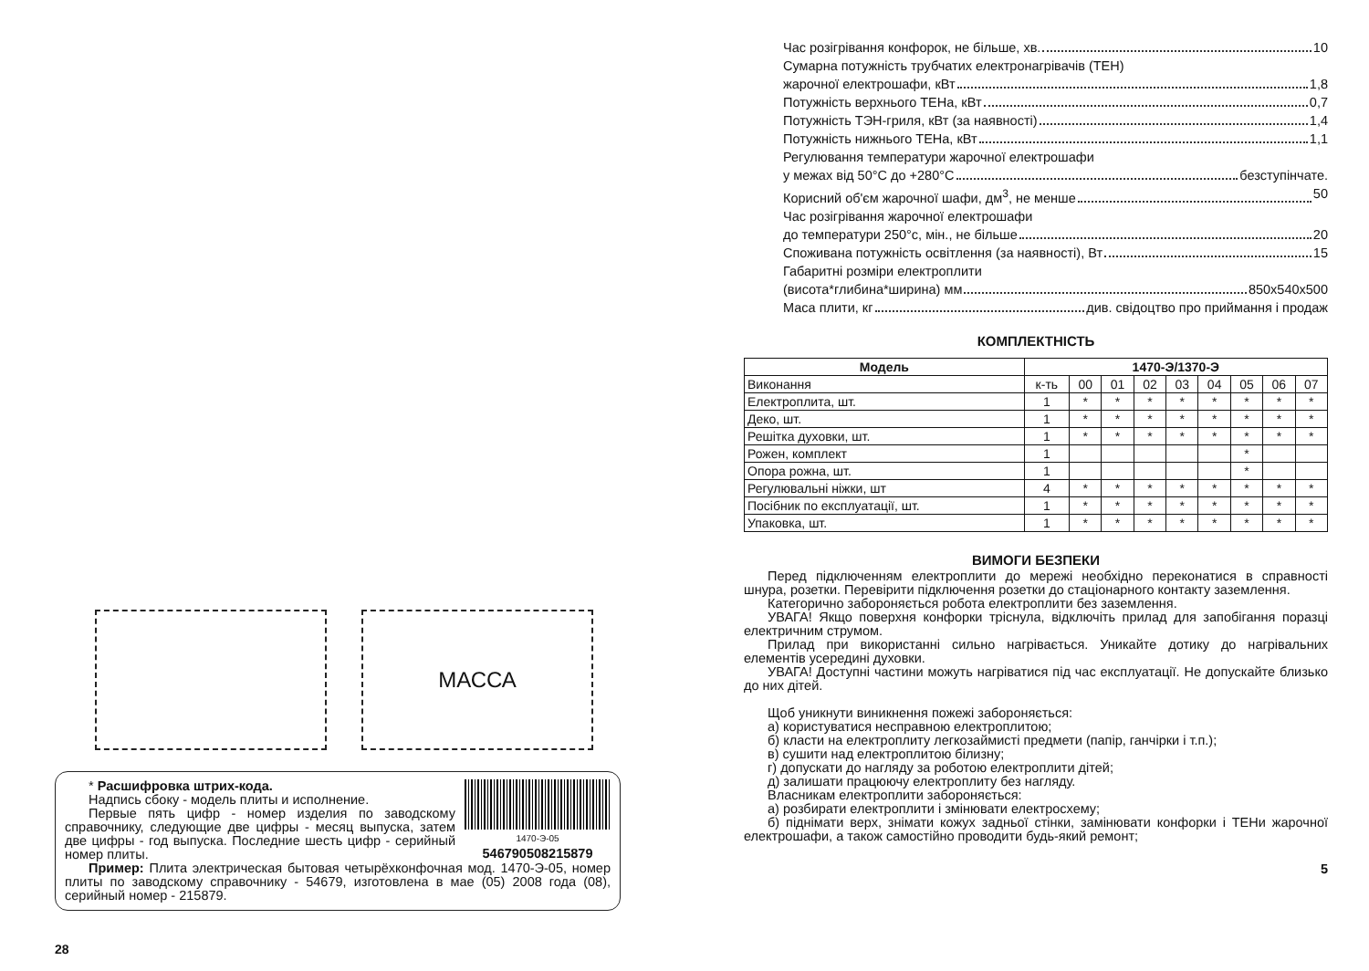МАССА
* Расшифровка штрих-кода.
Надпись сбоку - модель плиты и исполнение.
Первые пять цифр - номер изделия по заводскому справочнику, следующие две цифры - месяц выпуска, затем две цифры - год выпуска. Последние шесть цифр - серийный номер плиты.
1470-Э-05 546790508215879
Пример: Плита электрическая бытовая четырёхконфочная мод. 1470-Э-05, номер плиты по заводскому справочнику - 54679, изготовлена в мае (05) 2008 года (08), серийный номер - 215879.
28
Час розігрівання конфорок, не більше, хв. 10
Сумарна потужність трубчатих електронагрівачів (ТЕН)
жарочної електрошафи, кВт 1,8
Потужність верхнього ТЕНа, кВт 0,7
Потужність ТЭН-гриля, кВт (за наявності) 1,4
Потужність нижнього ТЕНа, кВт 1,1
Регулювання температури жарочної електрошафи
у межах від 50°С до +280°С безступінчате.
Корисний об'єм жарочної шафи, дм<sup>3</sup>, не менше 50
Час розігрівання жарочної електрошафи
до температури 250°с, мін., не більше 20
Споживана потужність освітлення (за наявності), Вт 15
Габаритні розміри електроплити
(висота*глибина*ширина) мм 850х540х500
Маса плити, кг див. свідоцтво про приймання і продаж
КОМПЛЕКТНІСТЬ
| Модель | 1470-Э/1370-Э | | | | | | | | |
| --- | --- | --- | --- | --- | --- | --- | --- | --- | --- |
| Виконання | к-ть | 00 | 01 | 02 | 03 | 04 | 05 | 06 | 07 |
| Електроплита, шт. | 1 | * | * | * | * | * | * | * | * |
| Деко, шт. | 1 | * | * | * | * | * | * | * | * |
| Решітка духовки, шт. | 1 | * | * | * | * | * | * | * | * |
| Рожен, комплект | 1 | | | | | | * | | |
| Опора рожна, шт. | 1 | | | | | | * | | |
| Регулювальні ніжки, шт | 4 | * | * | * | * | * | * | * | * |
| Посібник по експлуатації, шт. | 1 | * | * | * | * | * | * | * | * |
| Упаковка, шт. | 1 | * | * | * | * | * | * | * | * |
ВИМОГИ БЕЗПЕКИ
Перед підключенням електроплити до мережі необхідно переконатися в справності шнура, розетки. Перевірити підключення розетки до стаціонарного контакту заземлення.
Категорично забороняється робота електроплити без заземлення.
УВАГА! Якщо поверхня конфорки тріснула, відключіть прилад для запобігання поразці електричним струмом.
Прилад при використанні сильно нагрівається. Уникайте дотику до нагрівальних елементів усередині духовки.
УВАГА! Доступні частини можуть нагріватися під час експлуатації. Не допускайте близько до них дітей.
Щоб уникнути виникнення пожежі забороняється:
а) користуватися несправною електроплитою;
б) класти на електроплиту легкозаймисті предмети (папір, ганчірки і т.п.);
в) сушити над електроплитою білизну;
г) допускати до нагляду за роботою електроплити дітей;
д) залишати працюючу електроплиту без нагляду.
Власникам електроплити забороняється:
а) розбирати електроплити і змінювати електросхему;
б) піднімати верх, знімати кожух задньої стінки, замінювати конфорки і ТЕНи жарочної електрошафи, а також самостійно проводити будь-який ремонт;
5